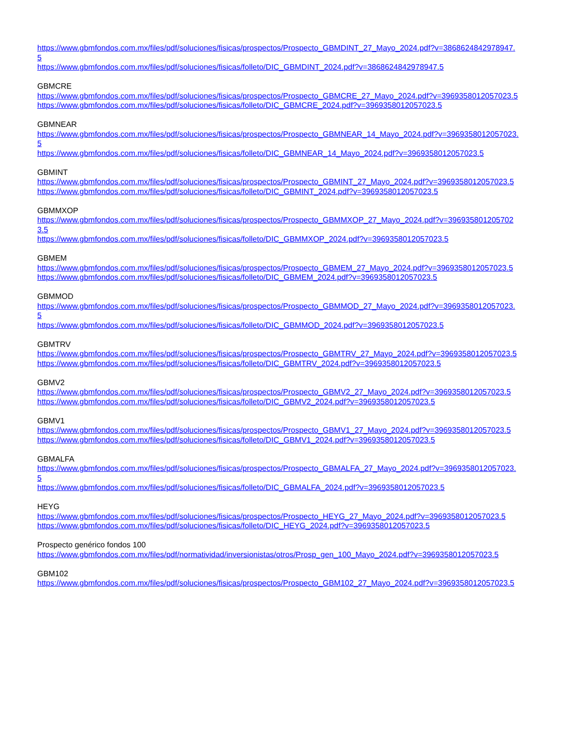https://www.gbmfondos.com.mx/files/pdf/soluciones/fisicas/prospectos/Prospecto_GBMDINT_27_Mayo_2024.pdf?v=3868624842978947.5
https://www.gbmfondos.com.mx/files/pdf/soluciones/fisicas/folleto/DIC_GBMDINT_2024.pdf?v=3868624842978947.5
GBMCRE
https://www.gbmfondos.com.mx/files/pdf/soluciones/fisicas/prospectos/Prospecto_GBMCRE_27_Mayo_2024.pdf?v=3969358012057023.5
https://www.gbmfondos.com.mx/files/pdf/soluciones/fisicas/folleto/DIC_GBMCRE_2024.pdf?v=3969358012057023.5
GBMNEAR
https://www.gbmfondos.com.mx/files/pdf/soluciones/fisicas/prospectos/Prospecto_GBMNEAR_14_Mayo_2024.pdf?v=3969358012057023.5
https://www.gbmfondos.com.mx/files/pdf/soluciones/fisicas/folleto/DIC_GBMNEAR_14_Mayo_2024.pdf?v=3969358012057023.5
GBMINT
https://www.gbmfondos.com.mx/files/pdf/soluciones/fisicas/prospectos/Prospecto_GBMINT_27_Mayo_2024.pdf?v=3969358012057023.5
https://www.gbmfondos.com.mx/files/pdf/soluciones/fisicas/folleto/DIC_GBMINT_2024.pdf?v=3969358012057023.5
GBMMXOP
https://www.gbmfondos.com.mx/files/pdf/soluciones/fisicas/prospectos/Prospecto_GBMMXOP_27_Mayo_2024.pdf?v=3969358012057023.5
https://www.gbmfondos.com.mx/files/pdf/soluciones/fisicas/folleto/DIC_GBMMXOP_2024.pdf?v=3969358012057023.5
GBMEM
https://www.gbmfondos.com.mx/files/pdf/soluciones/fisicas/prospectos/Prospecto_GBMEM_27_Mayo_2024.pdf?v=3969358012057023.5
https://www.gbmfondos.com.mx/files/pdf/soluciones/fisicas/folleto/DIC_GBMEM_2024.pdf?v=3969358012057023.5
GBMMOD
https://www.gbmfondos.com.mx/files/pdf/soluciones/fisicas/prospectos/Prospecto_GBMMOD_27_Mayo_2024.pdf?v=3969358012057023.5
https://www.gbmfondos.com.mx/files/pdf/soluciones/fisicas/folleto/DIC_GBMMOD_2024.pdf?v=3969358012057023.5
GBMTRV
https://www.gbmfondos.com.mx/files/pdf/soluciones/fisicas/prospectos/Prospecto_GBMTRV_27_Mayo_2024.pdf?v=3969358012057023.5
https://www.gbmfondos.com.mx/files/pdf/soluciones/fisicas/folleto/DIC_GBMTRV_2024.pdf?v=3969358012057023.5
GBMV2
https://www.gbmfondos.com.mx/files/pdf/soluciones/fisicas/prospectos/Prospecto_GBMV2_27_Mayo_2024.pdf?v=3969358012057023.5
https://www.gbmfondos.com.mx/files/pdf/soluciones/fisicas/folleto/DIC_GBMV2_2024.pdf?v=3969358012057023.5
GBMV1
https://www.gbmfondos.com.mx/files/pdf/soluciones/fisicas/prospectos/Prospecto_GBMV1_27_Mayo_2024.pdf?v=3969358012057023.5
https://www.gbmfondos.com.mx/files/pdf/soluciones/fisicas/folleto/DIC_GBMV1_2024.pdf?v=3969358012057023.5
GBMALFA
https://www.gbmfondos.com.mx/files/pdf/soluciones/fisicas/prospectos/Prospecto_GBMALFA_27_Mayo_2024.pdf?v=3969358012057023.5
https://www.gbmfondos.com.mx/files/pdf/soluciones/fisicas/folleto/DIC_GBMALFA_2024.pdf?v=3969358012057023.5
HEYG
https://www.gbmfondos.com.mx/files/pdf/soluciones/fisicas/prospectos/Prospecto_HEYG_27_Mayo_2024.pdf?v=3969358012057023.5
https://www.gbmfondos.com.mx/files/pdf/soluciones/fisicas/folleto/DIC_HEYG_2024.pdf?v=3969358012057023.5
Prospecto genérico fondos 100
https://www.gbmfondos.com.mx/files/pdf/normatividad/inversionistas/otros/Prosp_gen_100_Mayo_2024.pdf?v=3969358012057023.5
GBM102
https://www.gbmfondos.com.mx/files/pdf/soluciones/fisicas/prospectos/Prospecto_GBM102_27_Mayo_2024.pdf?v=3969358012057023.5